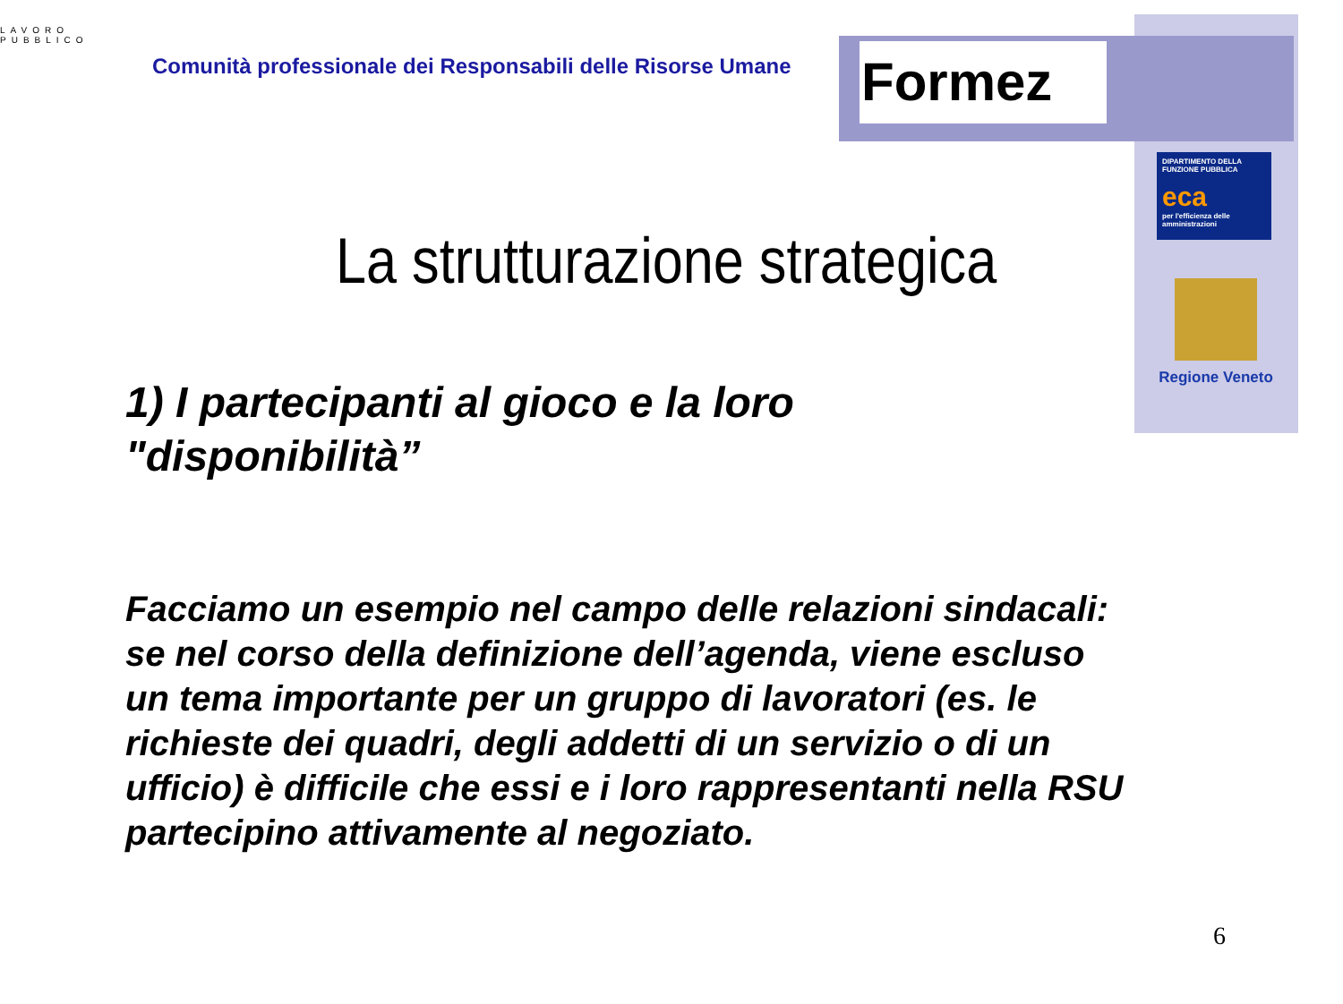LAVORO PUBBLICO
Comunità professionale dei Responsabili delle Risorse Umane
Formez
DIPARTIMENTO DELLA FUNZIONE PUBBLICA
eca
per l'efficienza delle amministrazioni
Regione Veneto
La strutturazione strategica
1) I partecipanti al gioco e la loro "disponibilità”
Facciamo un esempio nel campo delle relazioni sindacali: se nel corso della definizione dell’agenda, viene escluso un tema importante per un gruppo di lavoratori (es. le richieste dei quadri, degli addetti di un servizio o di un ufficio) è difficile che essi e i loro rappresentanti nella RSU partecipino attivamente al negoziato.
6